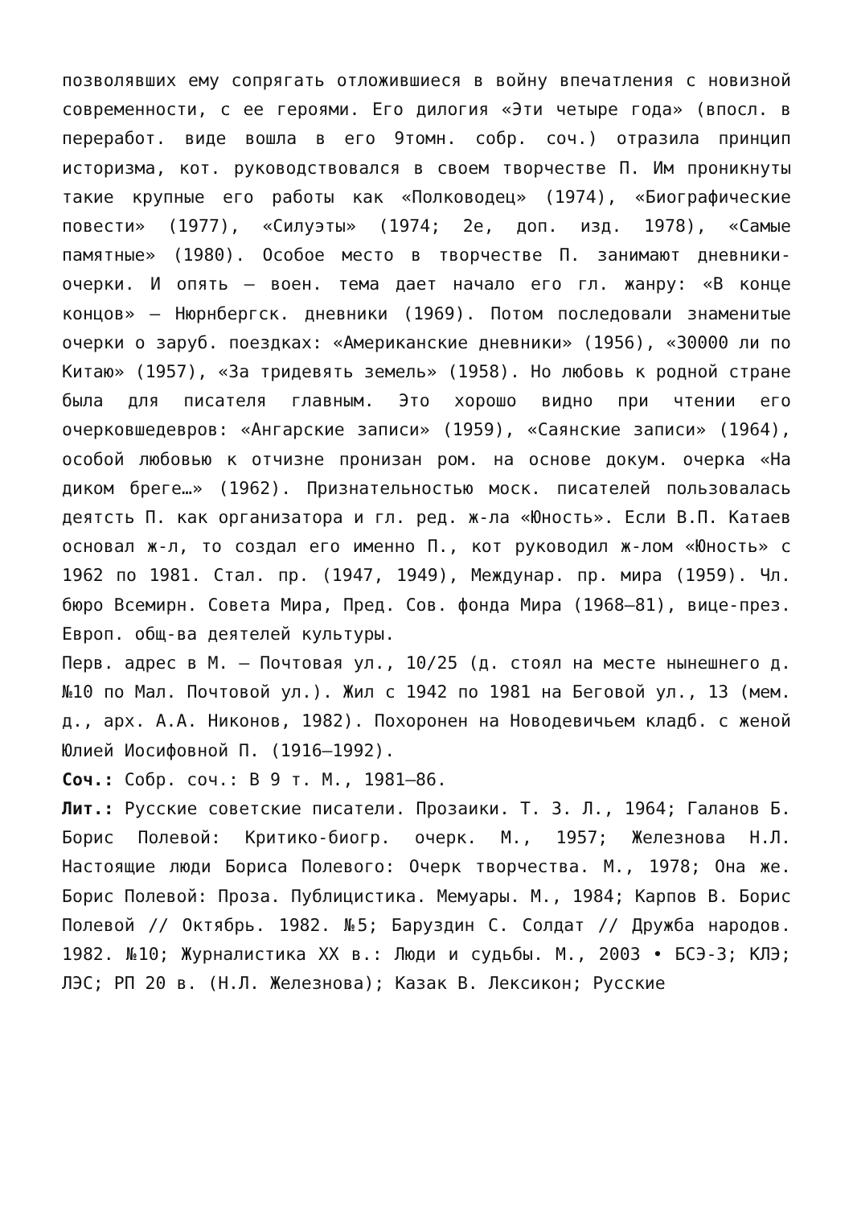позволявших ему сопрягать отложившиеся в войну впечатления с новизной современности, с ее героями. Его дилогия «Эти четыре года» (впосл. в переработ. виде вошла в его 9томн. собр. соч.) отразила принцип историзма, кот. руководствовался в своем творчестве П. Им проникнуты такие крупные его работы как «Полководец» (1974), «Биографические повести» (1977), «Силуэты» (1974; 2е, доп. изд. 1978), «Самые памятные» (1980). Особое место в творчестве П. занимают дневники-очерки. И опять – воен. тема дает начало его гл. жанру: «В конце концов» – Нюрнбергск. дневники (1969). Потом последовали знаменитые очерки о заруб. поездках: «Американские дневники» (1956), «30000 ли по Китаю» (1957), «За тридевять земель» (1958). Но любовь к родной стране была для писателя главным. Это хорошо видно при чтении его очерковшедевров: «Ангарские записи» (1959), «Саянские записи» (1964), особой любовью к отчизне пронизан ром. на основе докум. очерка «На диком бреге…» (1962). Признательностью моск. писателей пользовалась деятсть П. как организатора и гл. ред. ж-ла «Юность». Если В.П. Катаев основал ж-л, то создал его именно П., кот руководил ж-лом «Юность» с 1962 по 1981. Стал. пр. (1947, 1949), Междунар. пр. мира (1959). Чл. бюро Всемирн. Совета Мира, Пред. Сов. фонда Мира (1968–81), вице-през. Европ. общ-ва деятелей культуры.
Перв. адрес в М. – Почтовая ул., 10/25 (д. стоял на месте нынешнего д. №10 по Мал. Почтовой ул.). Жил с 1942 по 1981 на Беговой ул., 13 (мем. д., арх. А.А. Никонов, 1982). Похоронен на Новодевичьем кладб. с женой Юлией Иосифовной П. (1916–1992).
Соч.: Собр. соч.: В 9 т. М., 1981–86.
Лит.: Русские советские писатели. Прозаики. Т. 3. Л., 1964; Галанов Б. Борис Полевой: Критико-биогр. очерк. М., 1957; Железнова Н.Л. Настоящие люди Бориса Полевого: Очерк творчества. М., 1978; Она же. Борис Полевой: Проза. Публицистика. Мемуары. М., 1984; Карпов В. Борис Полевой // Октябрь. 1982. №5; Баруздин С. Солдат // Дружба народов. 1982. №10; Журналистика XX в.: Люди и судьбы. М., 2003 • БСЭ-3; КЛЭ; ЛЭС; РП 20 в. (Н.Л. Железнова); Казак В. Лексикон; Русские